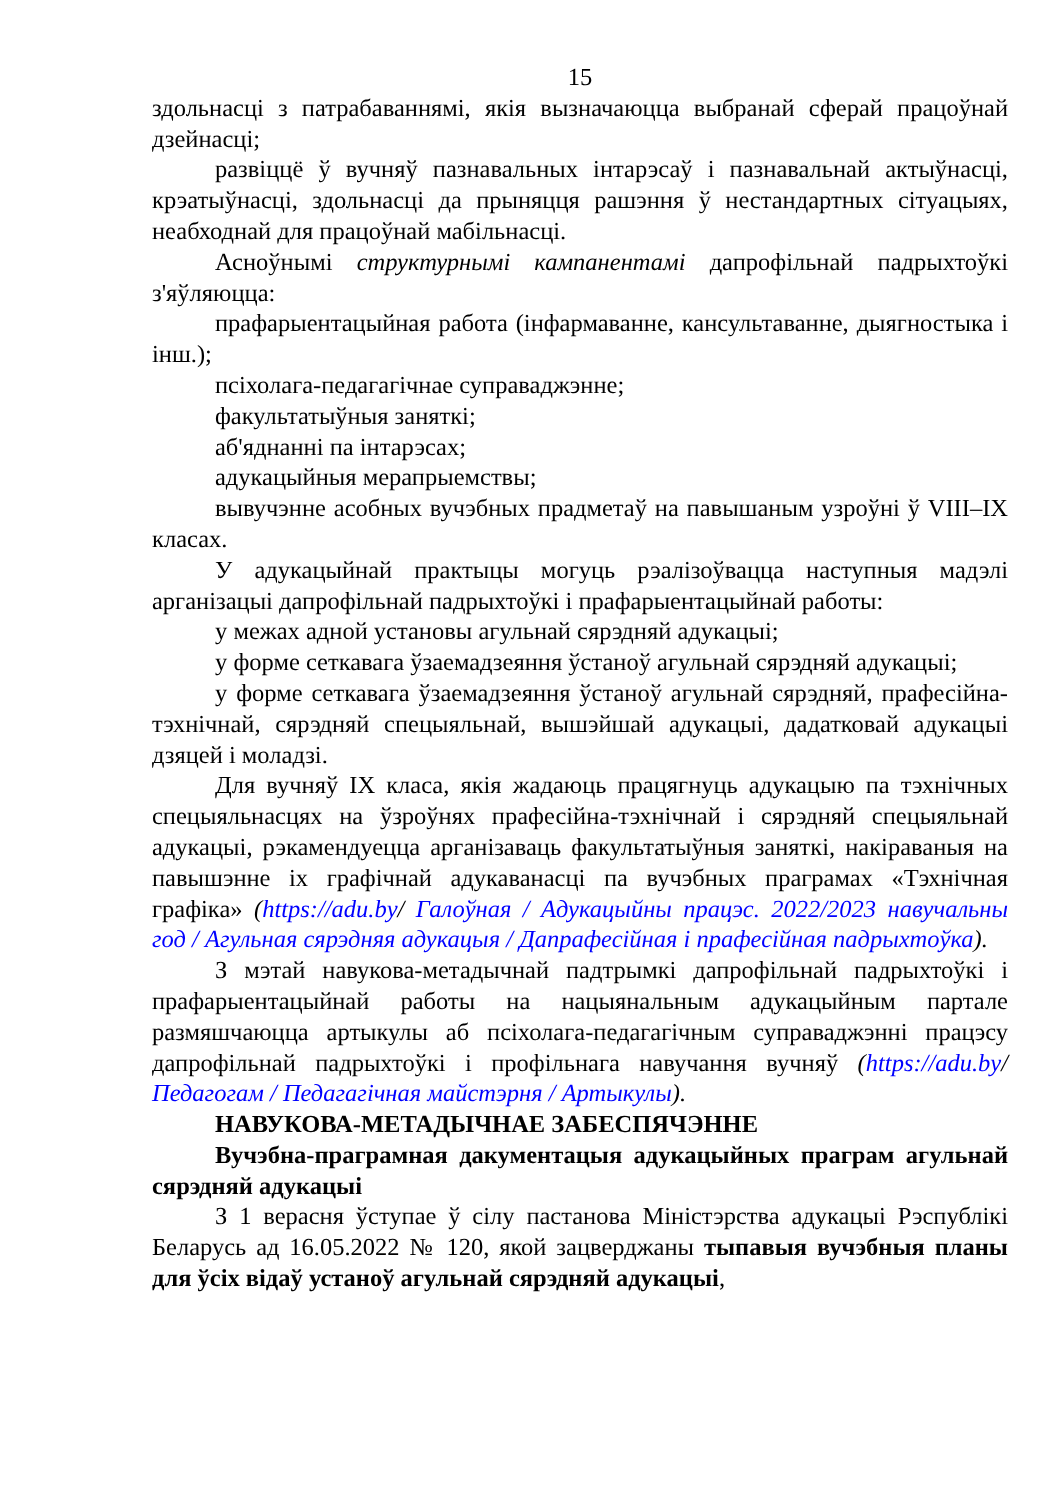15
здольнасці з патрабаваннямі, якія вызначаюцца выбранай сферай працоўнай дзейнасці;
развіццё ў вучняў пазнавальных інтарэсаў і пазнавальнай актыўнасці, крэатыўнасці, здольнасці да прыняцця рашэння ў нестандартных сітуацыях, неабходнай для працоўнай мабільнасці.
Асноўнымі структурнымі кампанентамі дапрофільнай падрыхтоўкі з'яўляюцца:
прафарыентацыйная работа (інфармаванне, кансультаванне, дыягностыка і інш.);
псіхолага-педагагічнае суправаджэнне;
факультатыўныя заняткі;
аб'яднанні па інтарэсах;
адукацыйныя мерапрыемствы;
вывучэнне асобных вучэбных прадметаў на павышаным узроўні ў VIII–IX класах.
У адукацыйнай практыцы могуць рэалізоўвацца наступныя мадэлі арганізацыі дапрофільнай падрыхтоўкі і прафарыентацыйнай работы:
у межах адной установы агульнай сярэдняй адукацыі;
у форме сеткавага ўзаемадзеяння ўстаноў агульнай сярэдняй адукацыі;
у форме сеткавага ўзаемадзеяння ўстаноў агульнай сярэдняй, прафесійна-тэхнічнай, сярэдняй спецыяльнай, вышэйшай адукацыі, дадатковай адукацыі дзяцей і моладзі.
Для вучняў IX класа, якія жадаюць працягнуць адукацыю па тэхнічных спецыяльнасцях на ўзроўнях прафесійна-тэхнічнай і сярэдняй спецыяльнай адукацыі, рэкамендуецца арганізаваць факультатыўныя заняткі, накіраваныя на павышэнне іх графічнай адукаванасці па вучэбных праграмах «Тэхнічная графіка» (https://adu.by/ Галоўная / Адукацыйны працэс. 2022/2023 навучальны год / Агульная сярэдняя адукацыя / Дапрафесійная і прафесійная падрыхтоўка).
З мэтай навукова-метадычнай падтрымкі дапрофільнай падрыхтоўкі і прафарыентацыйнай работы на нацыянальным адукацыйным партале размяшчаюцца артыкулы аб псіхолага-педагагічным суправаджэнні працэсу дапрофільнай падрыхтоўкі і профільнага навучання вучняў (https://adu.by/ Педагогам / Педагагічная майстэрня / Артыкулы).
НАВУКОВА-МЕТАДЫЧНАЕ ЗАБЕСПЯЧЭННЕ
Вучэбна-праграмная дакументацыя адукацыйных праграм агульнай сярэдняй адукацыі
З 1 верасня ўступае ў сілу пастанова Міністэрства адукацыі Рэспублікі Беларусь ад 16.05.2022 № 120, якой зацверджаны тыпавыя вучэбныя планы для ўсіх відаў устаноў агульнай сярэдняй адукацыі,